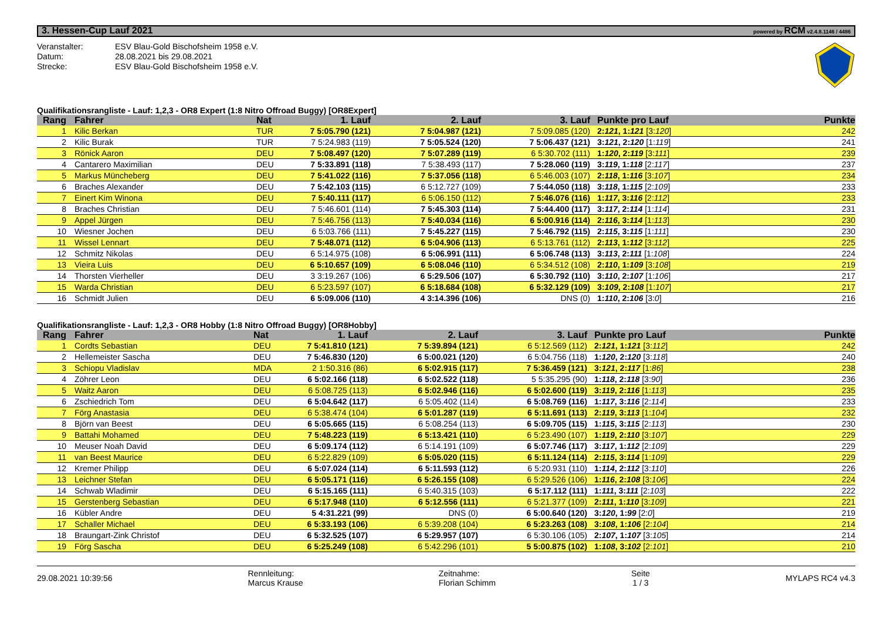3. Hessen-Cup Lauf 2021 powered by RCM v2.4.8.1146 / 4486
Veranstalter: ESV Blau-Gold Bischofsheim 1958 e.V.
Datum: 28.08.2021 bis 29.08.2021
Strecke: ESV Blau-Gold Bischofsheim 1958 e.V.
Qualifikationsrangliste - Lauf: 1,2,3 - OR8 Expert (1:8 Nitro Offroad Buggy) [OR8Expert]
| Rang | Fahrer | Nat | 1. Lauf | 2. Lauf | 3. Lauf | Punkte pro Lauf | Punkte |
| --- | --- | --- | --- | --- | --- | --- | --- |
| 1 | Kilic Berkan | TUR | 7 5:05.790 (121) | 7 5:04.987 (121) | 7 5:09.085 (120) | 2: 121 , 1: 121 [3: 120 ] | 242 |
| 2 | Kilic Burak | TUR | 7 5:24.983 (119) | 7 5:05.524 (120) | 7 5:06.437 (121) | 3: 121 , 2: 120 [1: 119 ] | 241 |
| 3 | Rönick Aaron | DEU | 7 5:08.497 (120) | 7 5:07.289 (119) | 6 5:30.702 (111) | 1: 120 , 2: 119 [3: 111 ] | 239 |
| 4 | Cantarero Maximilian | DEU | 7 5:33.891 (118) | 7 5:38.493 (117) | 7 5:28.060 (119) | 3: 119 , 1: 118 [2: 117 ] | 237 |
| 5 | Markus Müncheberg | DEU | 7 5:41.022 (116) | 7 5:37.056 (118) | 6 5:46.003 (107) | 2: 118 , 1: 116 [3: 107 ] | 234 |
| 6 | Braches Alexander | DEU | 7 5:42.103 (115) | 6 5:12.727 (109) | 7 5:44.050 (118) | 3: 118 , 1: 115 [2: 109 ] | 233 |
| 7 | Einert Kim Winona | DEU | 7 5:40.111 (117) | 6 5:06.150 (112) | 7 5:46.076 (116) | 1: 117 , 3: 116 [2: 112 ] | 233 |
| 8 | Braches Christian | DEU | 7 5:46.601 (114) | 7 5:45.303 (114) | 7 5:44.400 (117) | 3: 117 , 2: 114 [1: 114 ] | 231 |
| 9 | Appel Jürgen | DEU | 7 5:46.756 (113) | 7 5:40.034 (116) | 6 5:00.916 (114) | 2: 116 , 3: 114 [1: 113 ] | 230 |
| 10 | Wiesner Jochen | DEU | 6 5:03.766 (111) | 7 5:45.227 (115) | 7 5:46.792 (115) | 2: 115 , 3: 115 [1: 111 ] | 230 |
| 11 | Wissel Lennart | DEU | 7 5:48.071 (112) | 6 5:04.906 (113) | 6 5:13.761 (112) | 2: 113 , 1: 112 [3: 112 ] | 225 |
| 12 | Schmitz Nikolas | DEU | 6 5:14.975 (108) | 6 5:06.991 (111) | 6 5:06.748 (113) | 3: 113 , 2: 111 [1: 108 ] | 224 |
| 13 | Vieira Luis | DEU | 6 5:10.657 (109) | 6 5:08.046 (110) | 6 5:34.512 (108) | 2: 110 , 1: 109 [3: 108 ] | 219 |
| 14 | Thorsten Vierheller | DEU | 3 3:19.267 (106) | 6 5:29.506 (107) | 6 5:30.792 (110) | 3: 110 , 2: 107 [1: 106 ] | 217 |
| 15 | Warda Christian | DEU | 6 5:23.597 (107) | 6 5:18.684 (108) | 6 5:32.129 (109) | 3: 109 , 2: 108 [1: 107 ] | 217 |
| 16 | Schmidt Julien | DEU | 6 5:09.006 (110) | 4 3:14.396 (106) | DNS (0) | 1: 110 , 2: 106 [3: 0 ] | 216 |
Qualifikationsrangliste - Lauf: 1,2,3 - OR8 Hobby (1:8 Nitro Offroad Buggy) [OR8Hobby]
| Rang | Fahrer | Nat | 1. Lauf | 2. Lauf | 3. Lauf | Punkte pro Lauf | Punkte |
| --- | --- | --- | --- | --- | --- | --- | --- |
| 1 | Cordts Sebastian | DEU | 7 5:41.810 (121) | 7 5:39.894 (121) | 6 5:12.569 (112) | 2: 121 , 1: 121 [3: 112 ] | 242 |
| 2 | Hellemeister Sascha | DEU | 7 5:46.830 (120) | 6 5:00.021 (120) | 6 5:04.756 (118) | 1: 120 , 2: 120 [3: 118 ] | 240 |
| 3 | Schiopu Vladislav | MDA | 2 1:50.316 (86) | 6 5:02.915 (117) | 7 5:36.459 (121) | 3: 121 , 2: 117 [1: 86 ] | 238 |
| 4 | Zöhrer Leon | DEU | 6 5:02.166 (118) | 6 5:02.522 (118) | 5 5:35.295 (90) | 1: 118 , 2: 118 [3: 90 ] | 236 |
| 5 | Waitz Aaron | DEU | 6 5:08.725 (113) | 6 5:02.946 (116) | 6 5:02.600 (119) | 3: 119 , 2: 116 [1: 113 ] | 235 |
| 6 | Zschiedrich Tom | DEU | 6 5:04.642 (117) | 6 5:05.402 (114) | 6 5:08.769 (116) | 1: 117 , 3: 116 [2: 114 ] | 233 |
| 7 | Förg Anastasia | DEU | 6 5:38.474 (104) | 6 5:01.287 (119) | 6 5:11.691 (113) | 2: 119 , 3: 113 [1: 104 ] | 232 |
| 8 | Björn van Beest | DEU | 6 5:05.665 (115) | 6 5:08.254 (113) | 6 5:09.705 (115) | 1: 115 , 3: 115 [2: 113 ] | 230 |
| 9 | Battahi Mohamed | DEU | 7 5:48.223 (119) | 6 5:13.421 (110) | 6 5:23.490 (107) | 1: 119 , 2: 110 [3: 107 ] | 229 |
| 10 | Meuser Noah David | DEU | 6 5:09.174 (112) | 6 5:14.191 (109) | 6 5:07.746 (117) | 3: 117 , 1: 112 [2: 109 ] | 229 |
| 11 | van Beest Maurice | DEU | 6 5:22.829 (109) | 6 5:05.020 (115) | 6 5:11.124 (114) | 2: 115 , 3: 114 [1: 109 ] | 229 |
| 12 | Kremer Philipp | DEU | 6 5:07.024 (114) | 6 5:11.593 (112) | 6 5:20.931 (110) | 1: 114 , 2: 112 [3: 110 ] | 226 |
| 13 | Leichner Stefan | DEU | 6 5:05.171 (116) | 6 5:26.155 (108) | 6 5:29.526 (106) | 1: 116 , 2: 108 [3: 106 ] | 224 |
| 14 | Schwab Wladimir | DEU | 6 5:15.165 (111) | 6 5:40.315 (103) | 6 5:17.112 (111) | 1: 111 , 3: 111 [2: 103 ] | 222 |
| 15 | Gerstenberg Sebastian | DEU | 6 5:17.948 (110) | 6 5:12.556 (111) | 6 5:21.377 (109) | 2: 111 , 1: 110 [3: 109 ] | 221 |
| 16 | Kübler Andre | DEU | 5 4:31.221 (99) | DNS (0) | 6 5:00.640 (120) | 3: 120 , 1: 99 [2: 0 ] | 219 |
| 17 | Schaller Michael | DEU | 6 5:33.193 (106) | 6 5:39.208 (104) | 6 5:23.263 (108) | 3: 108 , 1: 106 [2: 104 ] | 214 |
| 18 | Braungart-Zink Christof | DEU | 6 5:32.525 (107) | 6 5:29.957 (107) | 6 5:30.106 (105) | 2: 107 , 1: 107 [3: 105 ] | 214 |
| 19 | Förg Sascha | DEU | 6 5:25.249 (108) | 6 5:42.296 (101) | 5 5:00.875 (102) | 1: 108 , 3: 102 [2: 101 ] | 210 |
29.08.2021 10:39:56
Rennleitung:
Marcus Krause
Zeitnahme:
Florian Schimm
Seite
1 / 3
MYLAPS RC4 v4.3